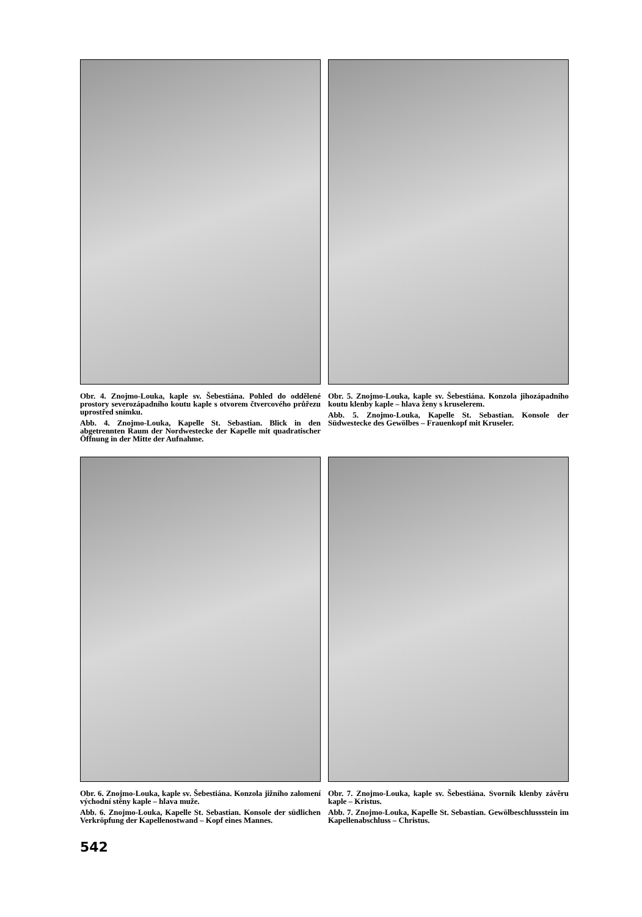Obr. 4. Znojmo-Louka, kaple sv. Šebestiána. Pohled do oddělené prostory severozápadního koutu kaple s otvorem čtvercového průřezu uprostřed snímku.
Abb. 4. Znojmo-Louka, Kapelle St. Sebastian. Blick in den abgetrennten Raum der Nordwestecke der Kapelle mit quadratischer Öffnung in der Mitte der Aufnahme.
Obr. 5. Znojmo-Louka, kaple sv. Šebestiána. Konzola jihozápadního koutu klenby kaple – hlava ženy s kruselerem.
Abb. 5. Znojmo-Louka, Kapelle St. Sebastian. Konsole der Südwestecke des Gewölbes – Frauenkopf mit Kruseler.
Obr. 6. Znojmo-Louka, kaple sv. Šebestiána. Konzola jižního zalomení východní stěny kaple – hlava muže.
Abb. 6. Znojmo-Louka, Kapelle St. Sebastian. Konsole der südlichen Verkröpfung der Kapellenostwand – Kopf eines Mannes.
Obr. 7. Znojmo-Louka, kaple sv. Šebestiána. Svorník klenby závěru kaple – Kristus.
Abb. 7. Znojmo-Louka, Kapelle St. Sebastian. Gewölbeschlussstein im Kapellenabschluss – Christus.
542